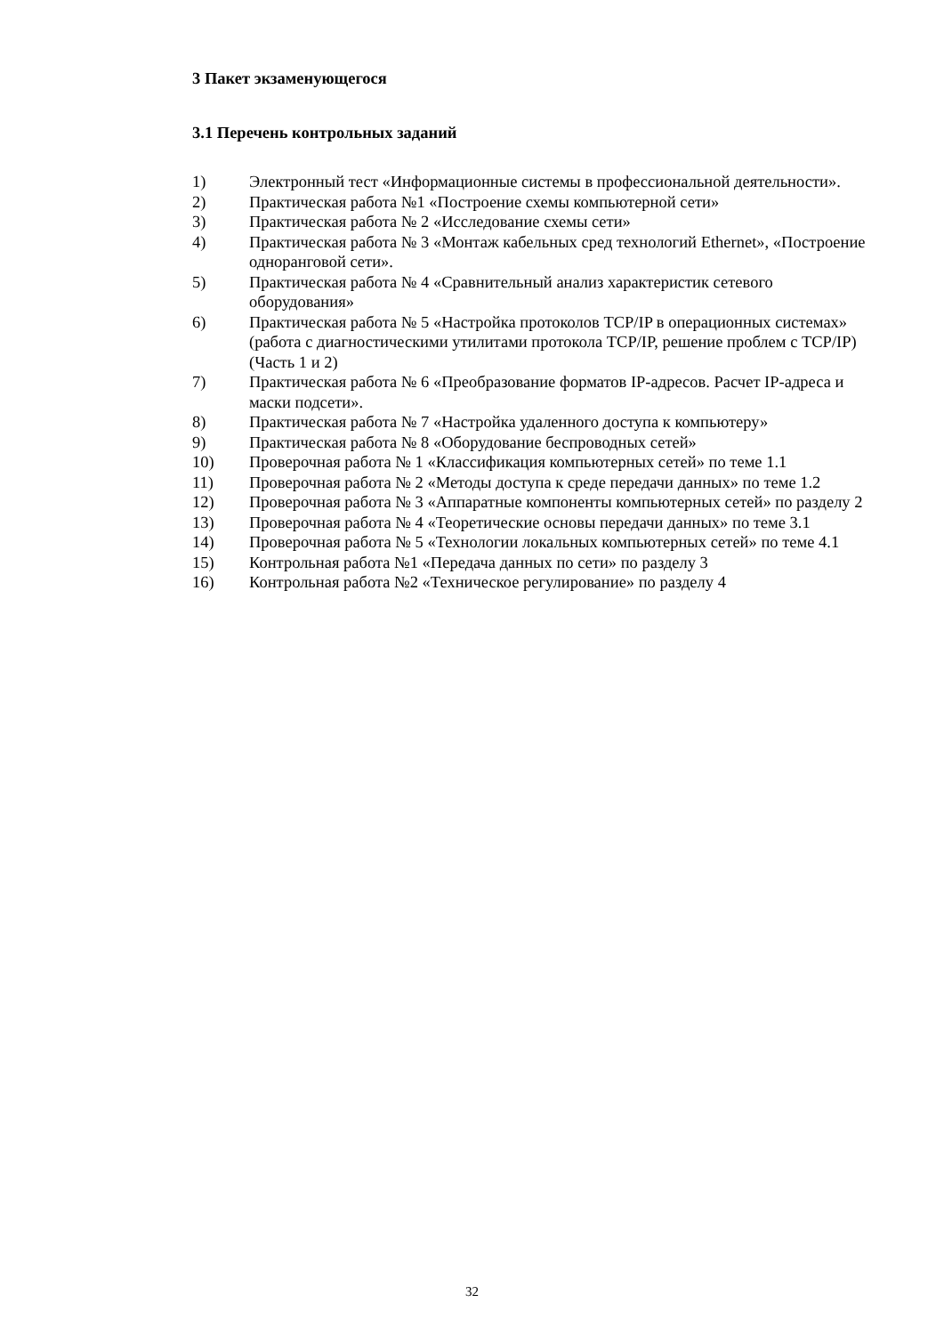3 Пакет экзаменующегося
3.1 Перечень контрольных заданий
1) Электронный тест «Информационные системы в профессиональной деятельности».
2) Практическая работа №1 «Построение схемы компьютерной сети»
3) Практическая работа № 2 «Исследование схемы сети»
4) Практическая работа № 3 «Монтаж кабельных сред технологий Ethernet», «Построение одноранговой сети».
5) Практическая работа № 4 «Сравнительный анализ характеристик сетевого оборудования»
6) Практическая работа № 5 «Настройка протоколов TCP/IP в операционных системах» (работа с диагностическими утилитами протокола TCP/IP, решение проблем с TCP/IP) (Часть 1 и 2)
7) Практическая работа № 6 «Преобразование форматов IP-адресов. Расчет IP-адреса и маски подсети».
8) Практическая работа № 7 «Настройка удаленного доступа к компьютеру»
9) Практическая работа № 8 «Оборудование беспроводных сетей»
10) Проверочная работа № 1 «Классификация компьютерных сетей» по теме 1.1
11) Проверочная работа № 2 «Методы доступа к среде передачи данных» по теме 1.2
12) Проверочная работа № 3 «Аппаратные компоненты компьютерных сетей» по разделу 2
13) Проверочная работа № 4 «Теоретические основы передачи данных» по теме 3.1
14) Проверочная работа № 5 «Технологии локальных компьютерных сетей» по теме 4.1
15) Контрольная работа №1 «Передача данных по сети» по разделу 3
16) Контрольная работа №2 «Техническое регулирование» по разделу 4
32